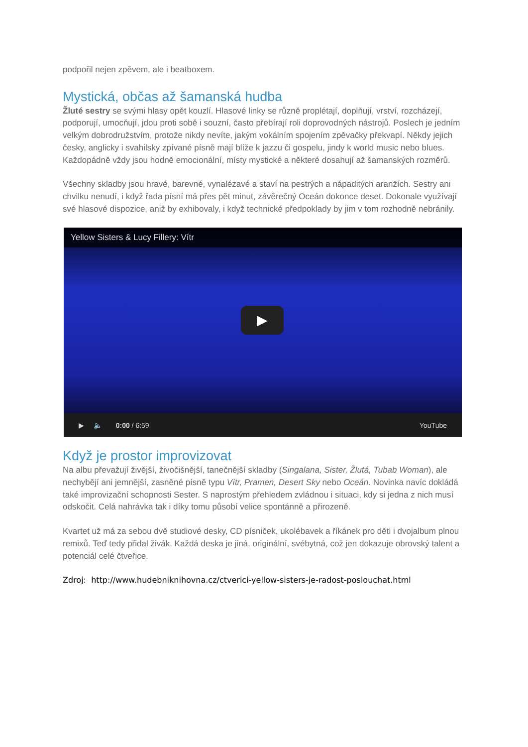podpořil nejen zpěvem, ale i beatboxem.
Mystická, občas až šamanská hudba
Žluté sestry se svými hlasy opět kouzlí. Hlasové linky se různě proplétají, doplňují, vrství, rozcházejí, podporují, umocňují, jdou proti sobě i souzní, často přebírají roli doprovodných nástrojů. Poslech je jedním velkým dobrodružstvím, protože nikdy nevíte, jakým vokálním spojením zpěvačky překvapí. Někdy jejich česky, anglicky i svahilsky zpívané písně mají blíže k jazzu či gospelu, jindy k world music nebo blues. Každopádně vždy jsou hodně emocionální, místy mystické a některé dosahují až šamanských rozměrů.
Všechny skladby jsou hravé, barevné, vynalézavé a staví na pestrých a nápaditých aranžích. Sestry ani chvilku nenudí, i když řada písní má přes pět minut, závěrečný Oceán dokonce deset. Dokonale využívají své hlasové dispozice, aniž by exhibovaly, i když technické předpoklady by jim v tom rozhodně nebránily.
Yellow Sisters & Lucy Fillery: Vítr
▶
▶ 🔈 0:00 / 6:59 YouTube
Když je prostor improvizovat
Na albu převažují živější, živočišnější, tanečnější skladby (Singalana, Sister, Žlutá, Tubab Woman), ale nechybějí ani jemnější, zasněné písně typu Vítr, Pramen, Desert Sky nebo Oceán. Novinka navíc dokládá také improvizační schopnosti Sester. S naprostým přehledem zvládnou i situaci, kdy si jedna z nich musí odskočit. Celá nahrávka tak i díky tomu působí velice spontánně a přirozeně.
Kvartet už má za sebou dvě studiové desky, CD písniček, ukolébavek a říkánek pro děti i dvojalbum plnou remixů. Teď tedy přidal živák. Každá deska je jiná, originální, svébytná, což jen dokazuje obrovský talent a potenciál celé čtveřice.
Zdroj: http://www.hudebniknihovna.cz/ctverici-yellow-sisters-je-radost-poslouchat.html